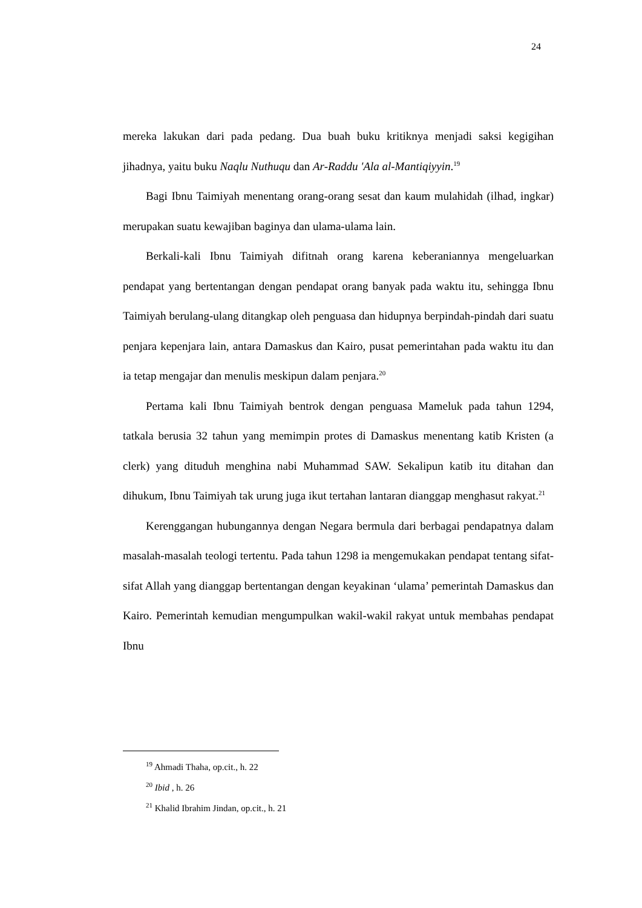24
mereka lakukan dari pada pedang. Dua buah buku kritiknya menjadi saksi kegigihan jihadnya, yaitu buku Naqlu Nuthuqu dan Ar-Raddu 'Ala al-Mantiqiyyin.<sup>19</sup>
Bagi Ibnu Taimiyah menentang orang-orang sesat dan kaum mulahidah (ilhad, ingkar) merupakan suatu kewajiban baginya dan ulama-ulama lain.
Berkali-kali Ibnu Taimiyah difitnah orang karena keberaniannya mengeluarkan pendapat yang bertentangan dengan pendapat orang banyak pada waktu itu, sehingga Ibnu Taimiyah berulang-ulang ditangkap oleh penguasa dan hidupnya berpindah-pindah dari suatu penjara kepenjara lain, antara Damaskus dan Kairo, pusat pemerintahan pada waktu itu dan ia tetap mengajar dan menulis meskipun dalam penjara.<sup>20</sup>
Pertama kali Ibnu Taimiyah bentrok dengan penguasa Mameluk pada tahun 1294, tatkala berusia 32 tahun yang memimpin protes di Damaskus menentang katib Kristen (a clerk) yang dituduh menghina nabi Muhammad SAW. Sekalipun katib itu ditahan dan dihukum, Ibnu Taimiyah tak urung juga ikut tertahan lantaran dianggap menghasut rakyat.<sup>21</sup>
Kerenggangan hubungannya dengan Negara bermula dari berbagai pendapatnya dalam masalah-masalah teologi tertentu. Pada tahun 1298 ia mengemukakan pendapat tentang sifat-sifat Allah yang dianggap bertentangan dengan keyakinan ‘ulama’ pemerintah Damaskus dan Kairo. Pemerintah kemudian mengumpulkan wakil-wakil rakyat untuk membahas pendapat Ibnu
<sup>19</sup> Ahmadi Thaha, op.cit., h. 22
<sup>20</sup> Ibid , h. 26
<sup>21</sup> Khalid Ibrahim Jindan, op.cit., h. 21